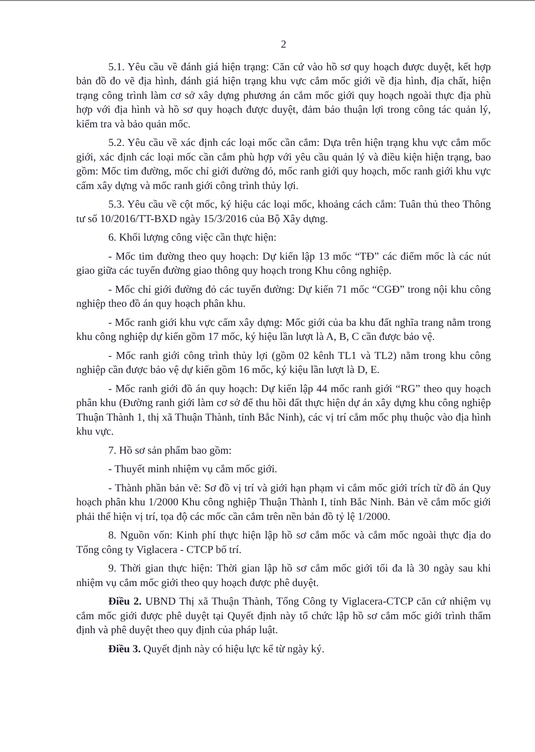2
5.1. Yêu cầu về đánh giá hiện trạng: Căn cứ vào hồ sơ quy hoạch được duyệt, kết hợp bản đồ đo vẽ địa hình, đánh giá hiện trạng khu vực cắm mốc giới về địa hình, địa chất, hiện trạng công trình làm cơ sở xây dựng phương án cắm mốc giới quy hoạch ngoài thực địa phù hợp với địa hình và hồ sơ quy hoạch được duyệt, đảm bảo thuận lợi trong công tác quản lý, kiểm tra và bảo quản mốc.
5.2. Yêu cầu về xác định các loại mốc cần cắm: Dựa trên hiện trạng khu vực cắm mốc giới, xác định các loại mốc cần cắm phù hợp với yêu cầu quản lý và điều kiện hiện trạng, bao gồm: Mốc tim đường, mốc chỉ giới đường đỏ, mốc ranh giới quy hoạch, mốc ranh giới khu vực cấm xây dựng và mốc ranh giới công trình thủy lợi.
5.3. Yêu cầu về cột mốc, ký hiệu các loại mốc, khoảng cách cắm: Tuân thủ theo Thông tư số 10/2016/TT-BXD ngày 15/3/2016 của Bộ Xây dựng.
6. Khối lượng công việc cần thực hiện:
- Mốc tim đường theo quy hoạch: Dự kiến lập 13 mốc “TĐ” các điểm mốc là các nút giao giữa các tuyến đường giao thông quy hoạch trong Khu công nghiệp.
- Mốc chỉ giới đường đỏ các tuyến đường: Dự kiến 71 mốc “CGĐ” trong nội khu công nghiệp theo đồ án quy hoạch phân khu.
- Mốc ranh giới khu vực cấm xây dựng: Mốc giới của ba khu đất nghĩa trang nằm trong khu công nghiệp dự kiến gồm 17 mốc, ký hiệu lần lượt là A, B, C cần được bảo vệ.
- Mốc ranh giới công trình thủy lợi (gồm 02 kênh TL1 và TL2) nằm trong khu công nghiệp cần được bảo vệ dự kiến gồm 16 mốc, ký kiệu lần lượt là D, E.
- Mốc ranh giới đồ án quy hoạch: Dự kiến lập 44 mốc ranh giới “RG” theo quy hoạch phân khu (Đường ranh giới làm cơ sở để thu hồi đất thực hiện dự án xây dựng khu công nghiệp Thuận Thành 1, thị xã Thuận Thành, tỉnh Bắc Ninh), các vị trí cắm mốc phụ thuộc vào địa hình khu vực.
7. Hồ sơ sản phẩm bao gồm:
- Thuyết minh nhiệm vụ cắm mốc giới.
- Thành phần bản vẽ: Sơ đồ vị trí và giới hạn phạm vi cắm mốc giới trích từ đồ án Quy hoạch phân khu 1/2000 Khu công nghiệp Thuận Thành I, tỉnh Bắc Ninh. Bản vẽ cắm mốc giới phải thể hiện vị trí, tọa độ các mốc cần cắm trên nền bản đồ tỷ lệ 1/2000.
8. Nguồn vốn: Kinh phí thực hiện lập hồ sơ cắm mốc và cắm mốc ngoài thực địa do Tổng công ty Viglacera - CTCP bố trí.
9. Thời gian thực hiện: Thời gian lập hồ sơ cắm mốc giới tối đa là 30 ngày sau khi nhiệm vụ cắm mốc giới theo quy hoạch được phê duyệt.
Điều 2. UBND Thị xã Thuận Thành, Tổng Công ty Viglacera-CTCP căn cứ nhiệm vụ cắm mốc giới được phê duyệt tại Quyết định này tổ chức lập hồ sơ cắm mốc giới trình thẩm định và phê duyệt theo quy định của pháp luật.
Điều 3. Quyết định này có hiệu lực kể từ ngày ký.